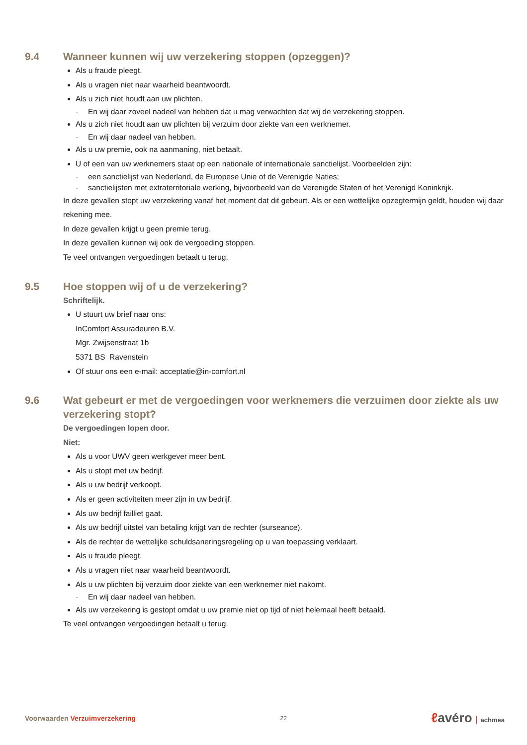9.4 Wanneer kunnen wij uw verzekering stoppen (opzeggen)?
Als u fraude pleegt.
Als u vragen niet naar waarheid beantwoordt.
Als u zich niet houdt aan uw plichten.
- En wij daar zoveel nadeel van hebben dat u mag verwachten dat wij de verzekering stoppen.
Als u zich niet houdt aan uw plichten bij verzuim door ziekte van een werknemer.
- En wij daar nadeel van hebben.
Als u uw premie, ook na aanmaning, niet betaalt.
U of een van uw werknemers staat op een nationale of internationale sanctielijst. Voorbeelden zijn:
- een sanctielijst van Nederland, de Europese Unie of de Verenigde Naties;
- sanctielijsten met extraterritoriale werking, bijvoorbeeld van de Verenigde Staten of het Verenigd Koninkrijk.
In deze gevallen stopt uw verzekering vanaf het moment dat dit gebeurt. Als er een wettelijke opzegtermijn geldt, houden wij daar rekening mee.
In deze gevallen krijgt u geen premie terug.
In deze gevallen kunnen wij ook de vergoeding stoppen.
Te veel ontvangen vergoedingen betaalt u terug.
9.5 Hoe stoppen wij of u de verzekering?
Schriftelijk.
U stuurt uw brief naar ons:
InComfort Assuradeuren B.V.
Mgr. Zwijsenstraat 1b
5371 BS Ravenstein
Of stuur ons een e-mail: acceptatie@in-comfort.nl
9.6 Wat gebeurt er met de vergoedingen voor werknemers die verzuimen door ziekte als uw verzekering stopt?
De vergoedingen lopen door.
Niet:
Als u voor UWV geen werkgever meer bent.
Als u stopt met uw bedrijf.
Als u uw bedrijf verkoopt.
Als er geen activiteiten meer zijn in uw bedrijf.
Als uw bedrijf failliet gaat.
Als uw bedrijf uitstel van betaling krijgt van de rechter (surseance).
Als de rechter de wettelijke schuldsaneringsregeling op u van toepassing verklaart.
Als u fraude pleegt.
Als u vragen niet naar waarheid beantwoordt.
Als u uw plichten bij verzuim door ziekte van een werknemer niet nakomt.
- En wij daar nadeel van hebben.
Als uw verzekering is gestopt omdat u uw premie niet op tijd of niet helemaal heeft betaald.
Te veel ontvangen vergoedingen betaalt u terug.
Voorwaarden Verzuimverzekering 22 ℓavéro achmea